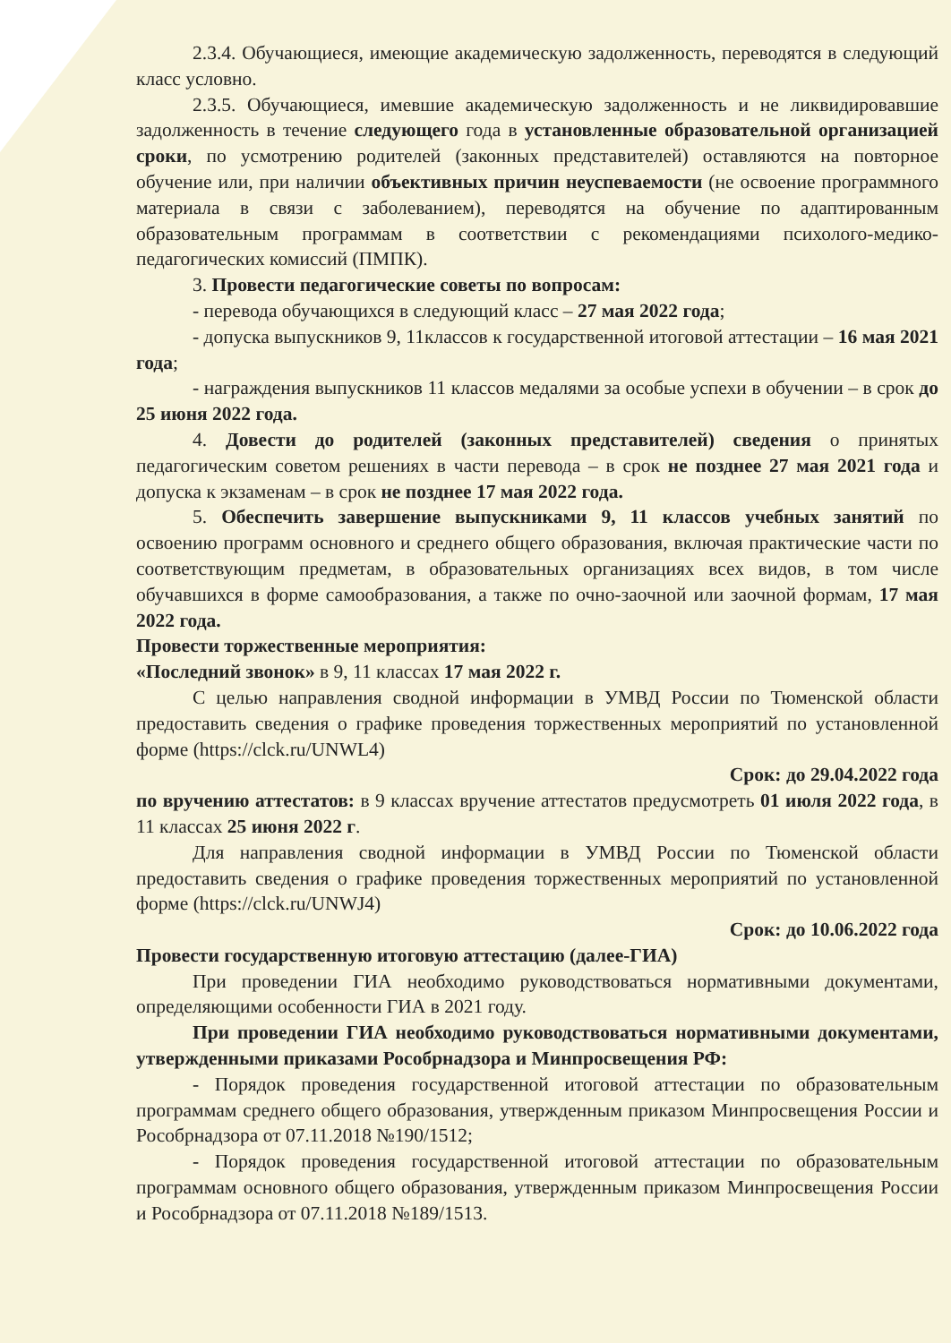2.3.4. Обучающиеся, имеющие академическую задолженность, переводятся в следующий класс условно.
2.3.5. Обучающиеся, имевшие академическую задолженность и не ликвидировавшие задолженность в течение следующего года в установленные образовательной организацией сроки, по усмотрению родителей (законных представителей) оставляются на повторное обучение или, при наличии объективных причин неуспеваемости (не освоение программного материала в связи с заболеванием), переводятся на обучение по адаптированным образовательным программам в соответствии с рекомендациями психолого-медико-педагогических комиссий (ПМПК).
3. Провести педагогические советы по вопросам:
- перевода обучающихся в следующий класс – 27 мая 2022 года;
- допуска выпускников 9, 11классов к государственной итоговой аттестации – 16 мая 2021 года;
- награждения выпускников 11 классов медалями за особые успехи в обучении – в срок до 25 июня 2022 года.
4. Довести до родителей (законных представителей) сведения о принятых педагогическим советом решениях в части перевода – в срок не позднее 27 мая 2021 года и допуска к экзаменам – в срок не позднее 17 мая 2022 года.
5. Обеспечить завершение выпускниками 9, 11 классов учебных занятий по освоению программ основного и среднего общего образования, включая практические части по соответствующим предметам, в образовательных организациях всех видов, в том числе обучавшихся в форме самообразования, а также по очно-заочной или заочной формам, 17 мая 2022 года.
Провести торжественные мероприятия:
«Последний звонок» в 9, 11 классах 17 мая 2022 г.
С целью направления сводной информации в УМВД России по Тюменской области предоставить сведения о графике проведения торжественных мероприятий по установленной форме (https://clck.ru/UNWL4)
Срок: до 29.04.2022 года
по вручению аттестатов: в 9 классах вручение аттестатов предусмотреть 01 июля 2022 года, в 11 классах 25 июня 2022 г.
Для направления сводной информации в УМВД России по Тюменской области предоставить сведения о графике проведения торжественных мероприятий по установленной форме (https://clck.ru/UNWJ4)
Срок: до 10.06.2022 года
Провести государственную итоговую аттестацию (далее-ГИА)
При проведении ГИА необходимо руководствоваться нормативными документами, определяющими особенности ГИА в 2021 году.
При проведении ГИА необходимо руководствоваться нормативными документами, утвержденными приказами Рособрнадзора и Минпросвещения РФ:
- Порядок проведения государственной итоговой аттестации по образовательным программам среднего общего образования, утвержденным приказом Минпросвещения России и Рособрнадзора от 07.11.2018 №190/1512;
- Порядок проведения государственной итоговой аттестации по образовательным программам основного общего образования, утвержденным приказом Минпросвещения России и Рособрнадзора от 07.11.2018 №189/1513.